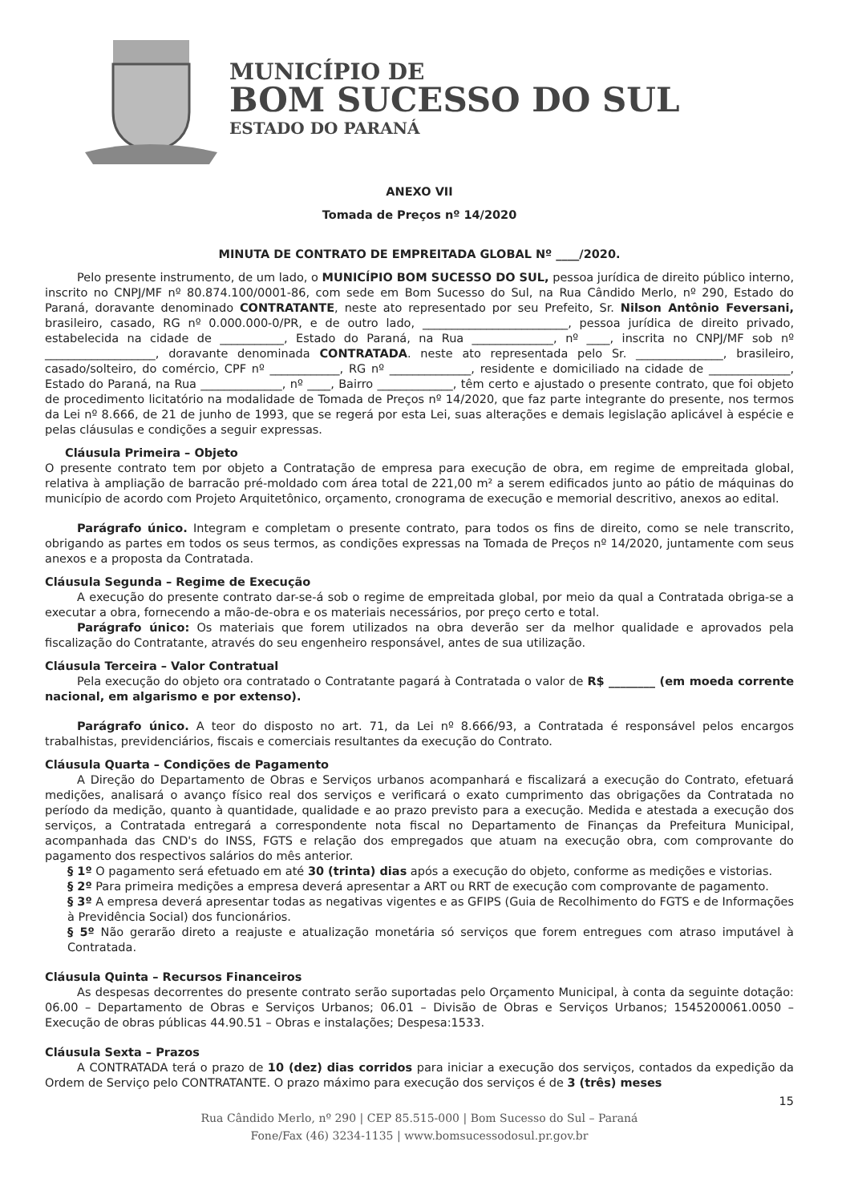MUNICÍPIO DE
BOM SUCESSO DO SUL
ESTADO DO PARANÁ
ANEXO VII
Tomada de Preços nº 14/2020
MINUTA DE CONTRATO DE EMPREITADA GLOBAL Nº ____/2020.
Pelo presente instrumento, de um lado, o MUNICÍPIO BOM SUCESSO DO SUL, pessoa jurídica de direito público interno, inscrito no CNPJ/MF nº 80.874.100/0001-86, com sede em Bom Sucesso do Sul, na Rua Cândido Merlo, nº 290, Estado do Paraná, doravante denominado CONTRATANTE, neste ato representado por seu Prefeito, Sr. Nilson Antônio Feversani, brasileiro, casado, RG nº 0.000.000-0/PR, e de outro lado, _________________________, pessoa jurídica de direito privado, estabelecida na cidade de ___________, Estado do Paraná, na Rua ______________, nº ____, inscrita no CNPJ/MF sob nº ___________________, doravante denominada CONTRATADA. neste ato representada pelo Sr. _______________, brasileiro, casado/solteiro, do comércio, CPF nº ____________, RG nº ______________, residente e domiciliado na cidade de ______________, Estado do Paraná, na Rua ______________, nº ____, Bairro _____________, têm certo e ajustado o presente contrato, que foi objeto de procedimento licitatório na modalidade de Tomada de Preços nº 14/2020, que faz parte integrante do presente, nos termos da Lei nº 8.666, de 21 de junho de 1993, que se regerá por esta Lei, suas alterações e demais legislação aplicável à espécie e pelas cláusulas e condições a seguir expressas.
Cláusula Primeira – Objeto
O presente contrato tem por objeto a Contratação de empresa para execução de obra, em regime de empreitada global, relativa à ampliação de barracão pré-moldado com área total de 221,00 m² a serem edificados junto ao pátio de máquinas do município de acordo com Projeto Arquitetônico, orçamento, cronograma de execução e memorial descritivo, anexos ao edital.
Parágrafo único. Integram e completam o presente contrato, para todos os fins de direito, como se nele transcrito, obrigando as partes em todos os seus termos, as condições expressas na Tomada de Preços nº 14/2020, juntamente com seus anexos e a proposta da Contratada.
Cláusula Segunda – Regime de Execução
A execução do presente contrato dar-se-á sob o regime de empreitada global, por meio da qual a Contratada obriga-se a executar a obra, fornecendo a mão-de-obra e os materiais necessários, por preço certo e total.
Parágrafo único: Os materiais que forem utilizados na obra deverão ser da melhor qualidade e aprovados pela fiscalização do Contratante, através do seu engenheiro responsável, antes de sua utilização.
Cláusula Terceira – Valor Contratual
Pela execução do objeto ora contratado o Contratante pagará à Contratada o valor de R$ ________ (em moeda corrente nacional, em algarismo e por extenso).
Parágrafo único. A teor do disposto no art. 71, da Lei nº 8.666/93, a Contratada é responsável pelos encargos trabalhistas, previdenciários, fiscais e comerciais resultantes da execução do Contrato.
Cláusula Quarta – Condições de Pagamento
A Direção do Departamento de Obras e Serviços urbanos acompanhará e fiscalizará a execução do Contrato, efetuará medições, analisará o avanço físico real dos serviços e verificará o exato cumprimento das obrigações da Contratada no período da medição, quanto à quantidade, qualidade e ao prazo previsto para a execução. Medida e atestada a execução dos serviços, a Contratada entregará a correspondente nota fiscal no Departamento de Finanças da Prefeitura Municipal, acompanhada das CND's do INSS, FGTS e relação dos empregados que atuam na execução obra, com comprovante do pagamento dos respectivos salários do mês anterior.
§ 1º O pagamento será efetuado em até 30 (trinta) dias após a execução do objeto, conforme as medições e vistorias.
§ 2º Para primeira medições a empresa deverá apresentar a ART ou RRT de execução com comprovante de pagamento.
§ 3º A empresa deverá apresentar todas as negativas vigentes e as GFIPS (Guia de Recolhimento do FGTS e de Informações à Previdência Social) dos funcionários.
§ 5º Não gerarão direto a reajuste e atualização monetária só serviços que forem entregues com atraso imputável à Contratada.
Cláusula Quinta – Recursos Financeiros
As despesas decorrentes do presente contrato serão suportadas pelo Orçamento Municipal, à conta da seguinte dotação: 06.00 – Departamento de Obras e Serviços Urbanos; 06.01 – Divisão de Obras e Serviços Urbanos; 1545200061.0050 – Execução de obras públicas 44.90.51 – Obras e instalações; Despesa:1533.
Cláusula Sexta – Prazos
A CONTRATADA terá o prazo de 10 (dez) dias corridos para iniciar a execução dos serviços, contados da expedição da Ordem de Serviço pelo CONTRATANTE. O prazo máximo para execução dos serviços é de 3 (três) meses
15
Rua Cândido Merlo, nº 290 | CEP 85.515-000 | Bom Sucesso do Sul – Paraná
Fone/Fax (46) 3234-1135 | www.bomsucessodosul.pr.gov.br